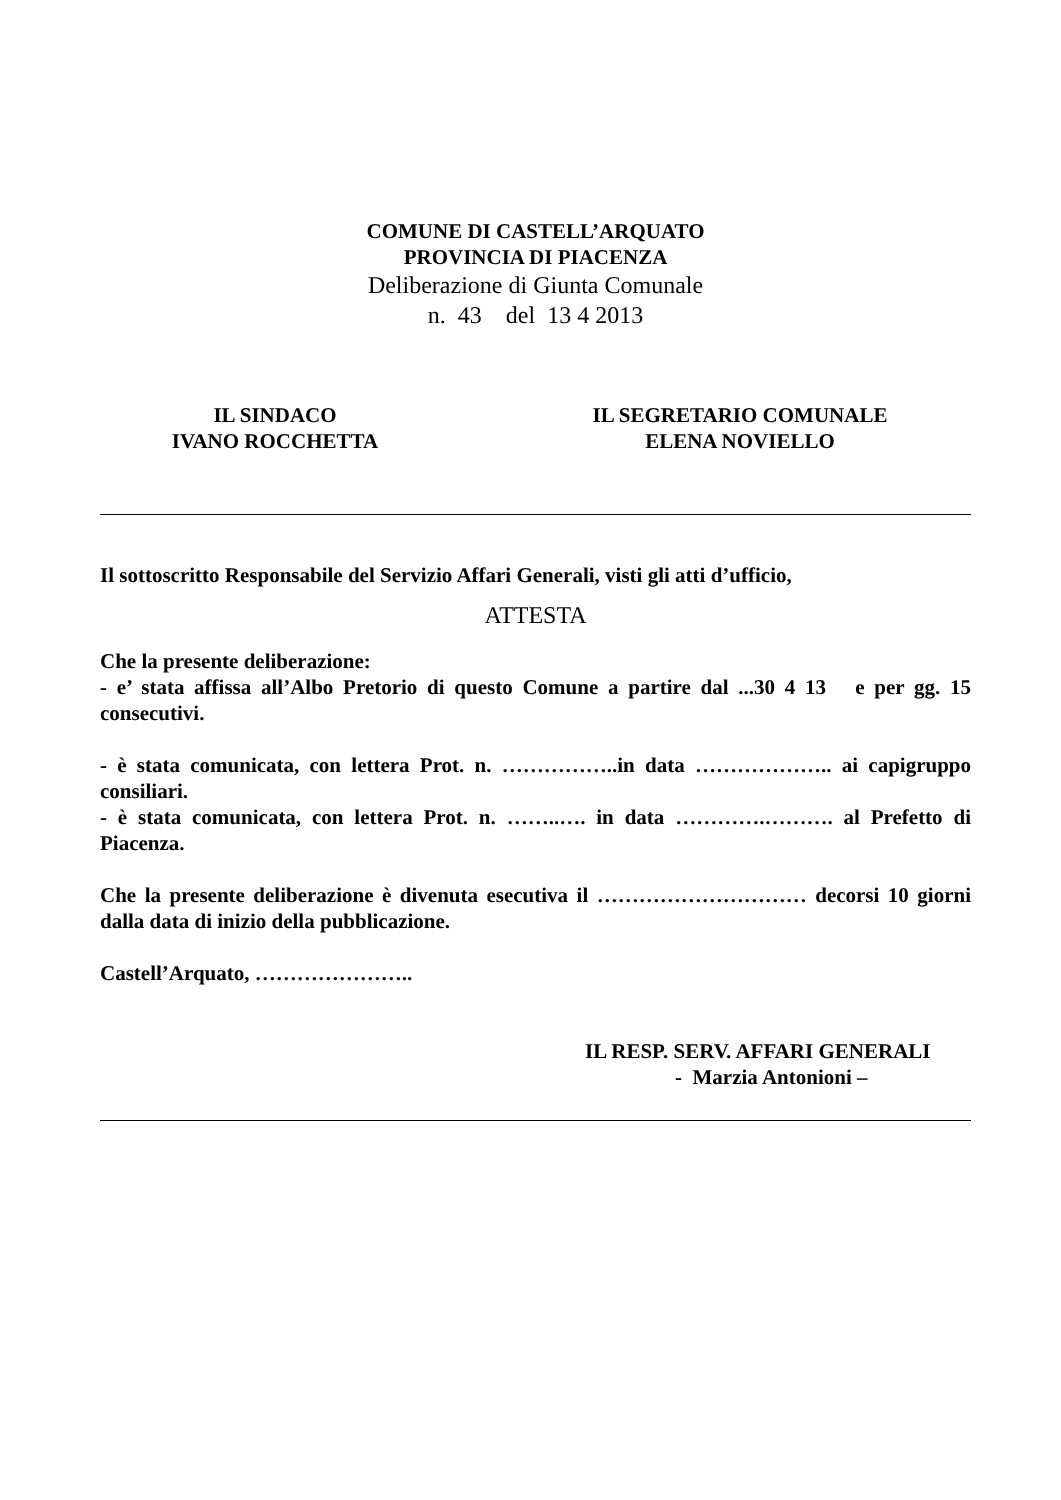COMUNE DI CASTELL’ARQUATO
PROVINCIA DI PIACENZA
Deliberazione di Giunta Comunale
n. 43 del 13 4 2013
IL SINDACO
IVANO ROCCHETTA
IL SEGRETARIO COMUNALE
ELENA NOVIELLO
Il sottoscritto Responsabile del Servizio Affari Generali, visti gli atti d’ufficio,
ATTESTA
Che la presente deliberazione:
- e’ stata affissa all’Albo Pretorio di questo Comune a partire dal ...30 4 13 e per gg. 15 consecutivi.
- è stata comunicata, con lettera Prot. n. ……………..in data ……………….. ai capigruppo consiliari.
- è stata comunicata, con lettera Prot. n. ……..…. in data ………….………. al Prefetto di Piacenza.
Che la presente deliberazione è divenuta esecutiva il ………………………… decorsi 10 giorni dalla data di inizio della pubblicazione.
Castell’Arquato, …………………..
IL RESP. SERV. AFFARI GENERALI
- Marzia Antonioni –